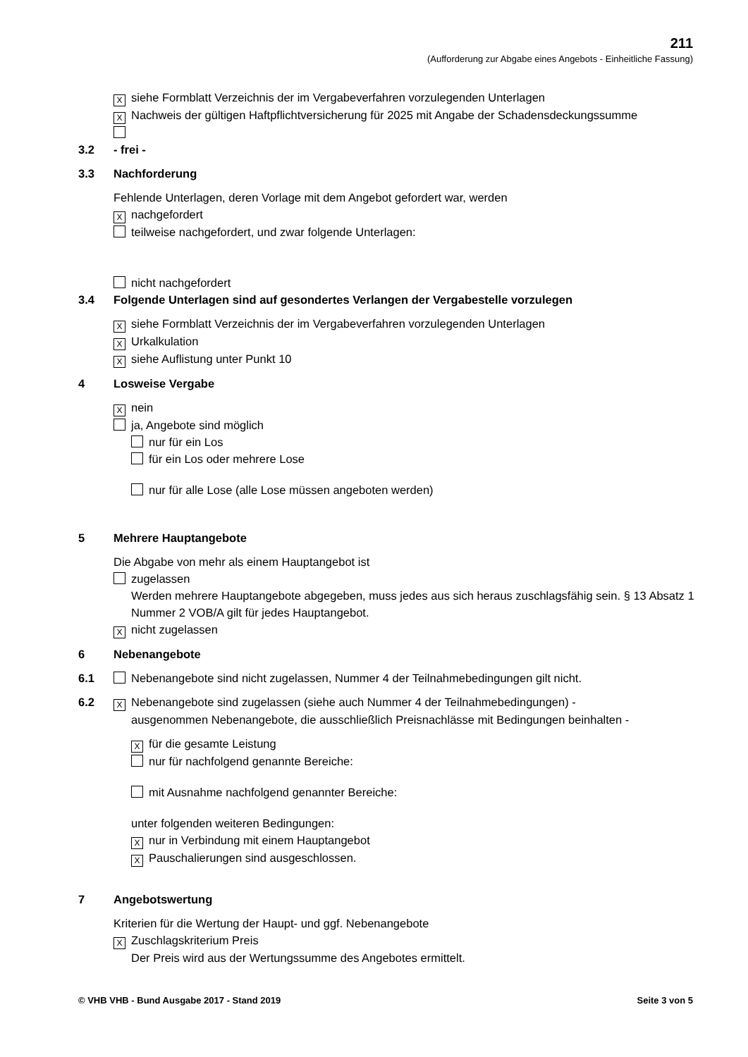211
(Aufforderung zur Abgabe eines Angebots - Einheitliche Fassung)
Xsiehe Formblatt Verzeichnis der im Vergabeverfahren vorzulegenden Unterlagen
X Nachweis der gültigen Haftpflichtversicherung für 2025 mit Angabe der Schadensdeckungssumme
3.2 - frei -
3.3 Nachforderung
Fehlende Unterlagen, deren Vorlage mit dem Angebot gefordert war, werden
Xnachgefordert
teilweise nachgefordert, und zwar folgende Unterlagen:
nicht nachgefordert
3.4 Folgende Unterlagen sind auf gesondertes Verlangen der Vergabestelle vorzulegen
Xsiehe Formblatt Verzeichnis der im Vergabeverfahren vorzulegenden Unterlagen
X Urkalkulation
Xsiehe Auflistung unter Punkt 10
4 Losweise Vergabe
Xnein
ja, Angebote sind möglich
nur für ein Los
für ein Los oder mehrere Lose
nur für alle Lose (alle Lose müssen angeboten werden)
5 Mehrere Hauptangebote
Die Abgabe von mehr als einem Hauptangebot ist
zugelassen
Werden mehrere Hauptangebote abgegeben, muss jedes aus sich heraus zuschlagsfähig sein. § 13 Absatz 1 Nummer 2 VOB/A gilt für jedes Hauptangebot.
Xnicht zugelassen
6 Nebenangebote
6.1 Nebenangebote sind nicht zugelassen, Nummer 4 der Teilnahmebedingungen gilt nicht.
6.2 X Nebenangebote sind zugelassen (siehe auch Nummer 4 der Teilnahmebedingungen) -
ausgenommen Nebenangebote, die ausschließlich Preisnachlässe mit Bedingungen beinhalten -
Xfür die gesamte Leistung
nur für nachfolgend genannte Bereiche:
mit Ausnahme nachfolgend genannter Bereiche:
unter folgenden weiteren Bedingungen:
Xnur in Verbindung mit einem Hauptangebot
X Pauschalierungen sind ausgeschlossen.
7 Angebotswertung
Kriterien für die Wertung der Haupt- und ggf. Nebenangebote
X Zuschlagskriterium Preis
Der Preis wird aus der Wertungssumme des Angebotes ermittelt.
© VHB VHB - Bund Ausgabe 2017 - Stand 2019 Seite 3 von 5